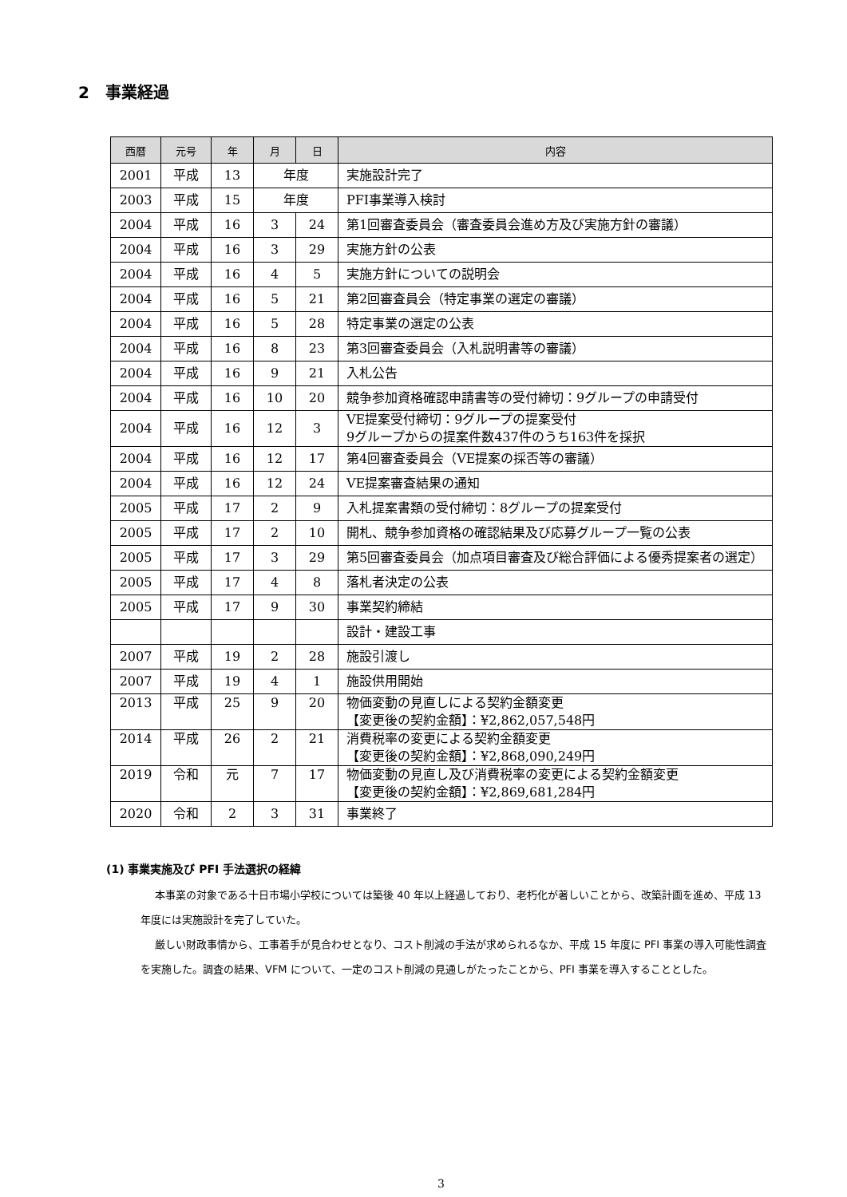2　事業経過
| 西暦 | 元号 | 年 | 月 | 日 | 内容 |
| --- | --- | --- | --- | --- | --- |
| 2001 | 平成 | 13 | 年度 | | 実施設計完了 |
| 2003 | 平成 | 15 | 年度 | | PFI事業導入検討 |
| 2004 | 平成 | 16 | 3 | 24 | 第1回審査委員会（審査委員会進め方及び実施方針の審議） |
| 2004 | 平成 | 16 | 3 | 29 | 実施方針の公表 |
| 2004 | 平成 | 16 | 4 | 5 | 実施方針についての説明会 |
| 2004 | 平成 | 16 | 5 | 21 | 第2回審査員会（特定事業の選定の審議） |
| 2004 | 平成 | 16 | 5 | 28 | 特定事業の選定の公表 |
| 2004 | 平成 | 16 | 8 | 23 | 第3回審査委員会（入札説明書等の審議） |
| 2004 | 平成 | 16 | 9 | 21 | 入札公告 |
| 2004 | 平成 | 16 | 10 | 20 | 競争参加資格確認申請書等の受付締切：9グループの申請受付 |
| 2004 | 平成 | 16 | 12 | 3 | VE提案受付締切：9グループの提案受付 9グループからの提案件数437件のうち163件を採択 |
| 2004 | 平成 | 16 | 12 | 17 | 第4回審査委員会（VE提案の採否等の審議） |
| 2004 | 平成 | 16 | 12 | 24 | VE提案審査結果の通知 |
| 2005 | 平成 | 17 | 2 | 9 | 入札提案書類の受付締切：8グループの提案受付 |
| 2005 | 平成 | 17 | 2 | 10 | 開札、競争参加資格の確認結果及び応募グループ一覧の公表 |
| 2005 | 平成 | 17 | 3 | 29 | 第5回審査委員会（加点項目審査及び総合評価による優秀提案者の選定） |
| 2005 | 平成 | 17 | 4 | 8 | 落札者決定の公表 |
| 2005 | 平成 | 17 | 9 | 30 | 事業契約締結 |
| | | | | | 設計・建設工事 |
| 2007 | 平成 | 19 | 2 | 28 | 施設引渡し |
| 2007 | 平成 | 19 | 4 | 1 | 施設供用開始 |
| 2013 | 平成 | 25 | 9 | 20 | 物価変動の見直しによる契約金額変更 【変更後の契約金額】：¥2,862,057,548円 |
| 2014 | 平成 | 26 | 2 | 21 | 消費税率の変更による契約金額変更 【変更後の契約金額】：¥2,868,090,249円 |
| 2019 | 令和 | 元 | 7 | 17 | 物価変動の見直し及び消費税率の変更による契約金額変更 【変更後の契約金額】：¥2,869,681,284円 |
| 2020 | 令和 | 2 | 3 | 31 | 事業終了 |
(1) 事業実施及び PFI 手法選択の経緯
本事業の対象である十日市場小学校については築後 40 年以上経過しており、老朽化が著しいことから、改築計画を進め、平成 13 年度には実施設計を完了していた。
厳しい財政事情から、工事着手が見合わせとなり、コスト削減の手法が求められるなか、平成 15 年度に PFI 事業の導入可能性調査を実施した。調査の結果、VFM について、一定のコスト削減の見通しがたったことから、PFI 事業を導入することとした。
3